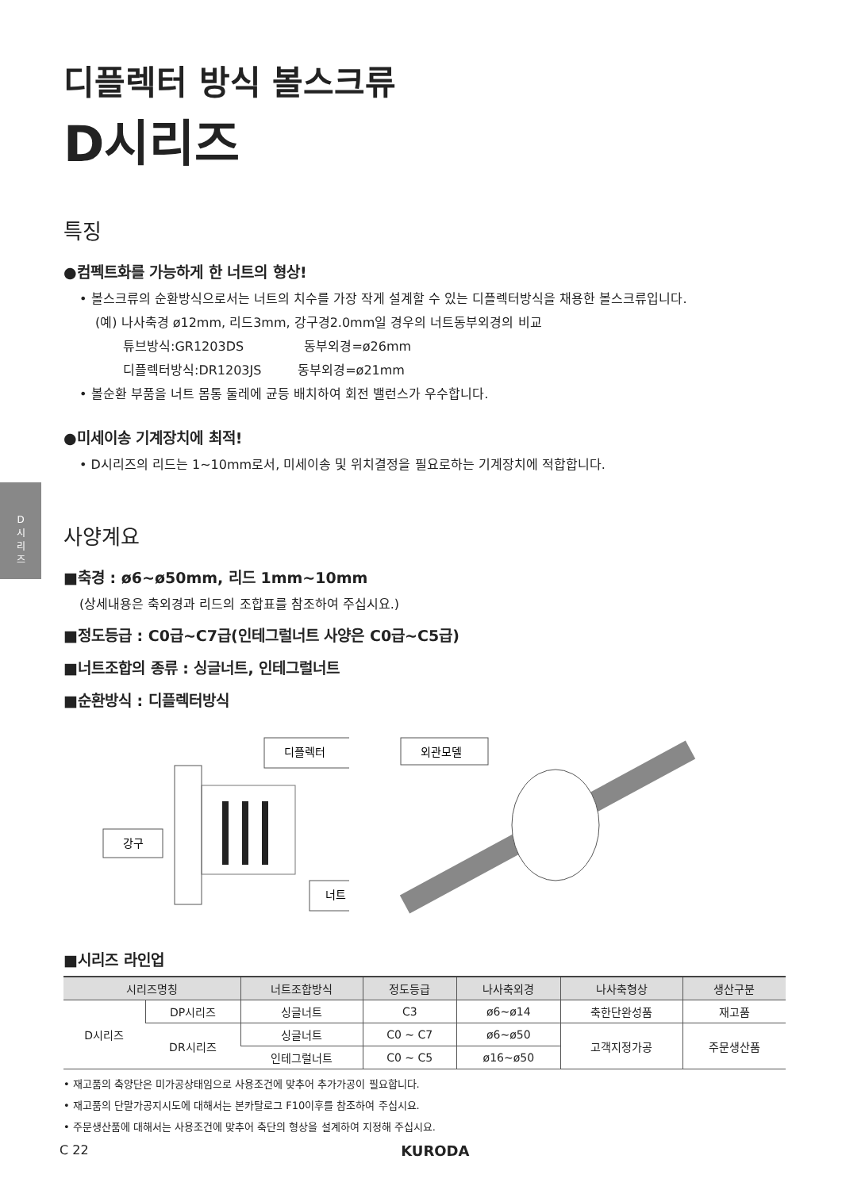D
시
리
즈
디플렉터 방식 볼스크류
D시리즈
특징
●컴펙트화를 가능하게 한 너트의 형상!
• 볼스크류의 순환방식으로서는 너트의 치수를 가장 작게 설계할 수 있는 디플렉터방식을 채용한 볼스크류입니다.
(예) 나사축경 ø12mm, 리드3mm, 강구경2.0mm일 경우의 너트동부외경의 비교
튜브방식:GR1203DS 동부외경=ø26mm
디플렉터방식:DR1203JS 동부외경=ø21mm
• 볼순환 부품을 너트 몸통 둘레에 균등 배치하여 회전 밸런스가 우수합니다.
●미세이송 기계장치에 최적!
• D시리즈의 리드는 1~10mm로서, 미세이송 및 위치결정을 필요로하는 기계장치에 적합합니다.
사양계요
■축경 : ø6~ø50mm, 리드 1mm~10mm
(상세내용은 축외경과 리드의 조합표를 참조하여 주십시요.)
■정도등급 : C0급~C7급(인테그럴너트 사양은 C0급~C5급)
■너트조합의 종류 : 싱글너트, 인테그럴너트
■순환방식 : 디플렉터방식
강구
디플렉터
너트
외관모델
■시리즈 라인업
| 시리즈명칭 | | 너트조합방식 | 정도등급 | 나사축외경 | 나사축형상 | 생산구분 |
| --- | --- | --- | --- | --- | --- | --- |
| D시리즈 | DP시리즈 | 싱글너트 | C3 | ø6~ø14 | 축한단완성품 | 재고품 |
| | DR시리즈 | 싱글너트 | C0 ~ C7 | ø6~ø50 | 고객지정가공 | 주문생산품 |
| | | 인테그럴너트 | C0 ~ C5 | ø16~ø50 | | |
• 재고품의 축양단은 미가공상태임으로 사용조건에 맞추어 추가가공이 필요합니다.
• 재고품의 단말가공지시도에 대해서는 본카탈로그 F10이후를 참조하여 주십시요.
• 주문생산품에 대해서는 사용조건에 맞추어 축단의 형상을 설계하여 지정해 주십시요.
C 22 KURODA